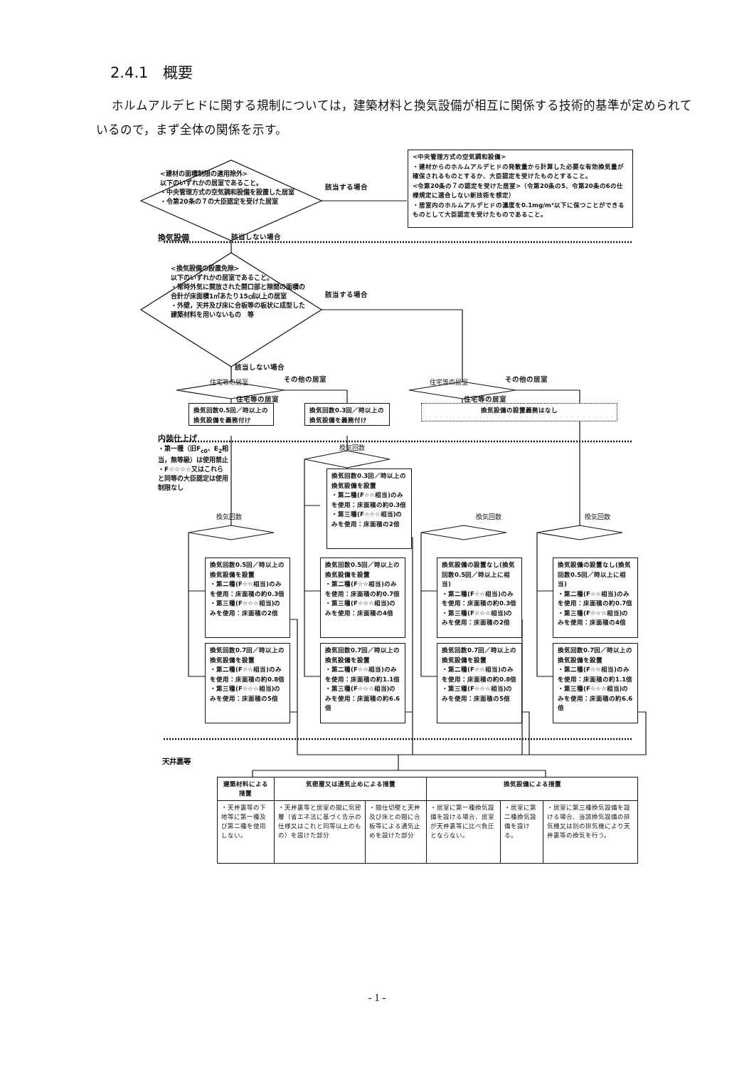2.4.1　概要
ホルムアルデヒドに関する規制については，建築材料と換気設備が相互に関係する技術的基準が定められているので，まず全体の関係を示す。
<建材の面積制限の適用除外>
以下のいずれかの居室であること。
・中央管理方式の空気調和設備を設置した居室
・令第20条の７の大臣認定を受けた居室
該当する場合
<中央管理方式の空気調和設備>
・建材からのホルムアルデヒドの発散量から計算した必要な有効換気量が確保されるものとするか、大臣認定を受けたものとすること。
<令第20条の７の認定を受けた居室>（令第20条の5、令第20条の6の仕様規定に適合しない新技術を想定）
・居室内のホルムアルデヒドの濃度を0.1mg/m³以下に保つことができるものとして大臣認定を受けたものであること。
換気設備
該当しない場合
<換気設備の設置免除>
以下のいずれかの居室であること。
・常時外気に開放された開口部と隙間の面積の合計が床面積1㎡あたり15㎠以上の居室
・外壁，天井及び床に合板等の板状に成型した建築材料を用いないもの　等
該当する場合
該当しない場合
住宅等の居室
その他の居室
住宅等の居室
その他の居室
住宅等の居室 住宅等の居室
換気回数0.5回／時以上の換気設備を義務付け
換気回数0.3回／時以上の換気設備を義務付け
換気設備の設置義務はなし
内装仕上げ
・第一種（旧F<sub>c0</sub>、E<sub>2</sub>相当，無等級）は使用禁止
・F☆☆☆☆又はこれらと同等の大臣認定は使用制限なし
換気回数
換気回数
換気回数0.3回／時以上の換気設備を設置
・第二種(F☆☆相当)のみを使用：床面積の約0.3倍
・第三種(F☆☆☆相当)のみを使用：床面積の2倍
換気回数 換気回数
換気回数0.5回／時以上の換気設備を設置
・第二種(F☆☆相当)のみを使用：床面積の約0.3倍
・第三種(F☆☆☆相当)のみを使用：床面積の2倍
換気回数0.5回／時以上の換気設備を設置
・第二種(F☆☆相当)のみを使用：床面積の約0.7倍
・第三種(F☆☆☆相当)のみを使用：床面積の4倍
換気設備の設置なし(換気回数0.5回／時以上に相当)
・第二種(F☆☆相当)のみを使用：床面積の約0.3倍
・第三種(F☆☆☆相当)のみを使用：床面積の2倍
換気設備の設置なし(換気回数0.5回／時以上に相当)
・第二種(F☆☆相当)のみを使用：床面積の約0.7倍
・第三種(F☆☆☆相当)のみを使用：床面積の4倍
換気回数0.7回／時以上の換気設備を設置
・第二種(F☆☆相当)のみを使用：床面積の約0.8倍
・第三種(F☆☆☆相当)のみを使用：床面積の5倍
換気回数0.7回／時以上の換気設備を設置
・第二種(F☆☆相当)のみを使用：床面積の約1.1倍
・第三種(F☆☆☆相当)のみを使用：床面積の約6.6倍
換気回数0.7回／時以上の換気設備を設置
・第二種(F☆☆相当)のみを使用：床面積の約0.8倍
・第三種(F☆☆☆相当)のみを使用：床面積の5倍
換気回数0.7回／時以上の換気設備を設置
・第二種(F☆☆相当)のみを使用：床面積の約1.1倍
・第三種(F☆☆☆相当)のみを使用：床面積の約6.6倍
天井裏等
| 建築材料による措置 | 気密層又は通気止めによる措置 | | 換気設備による措置 | | |
| --- | --- | --- | --- | --- | --- |
| ・天井裏等の下地等に第一種及び第二種を使用しない。 | ・天井裏等と居室の間に気密層（省エネ法に基づく告示の仕様又はこれと同等以上のもの）を設けた部分 | ・間仕切壁と天井及び床との間に合板等による通気止めを設けた部分 | ・居室に第一種換気設備を設ける場合、居室が天井裏等に比べ負圧とならない。 | ・居室に第二種換気設備を設ける。 | ・居室に第三種換気設備を設ける場合、当該換気設備の排気機又は別の排気機により天井裏等の換気を行う。 |
- 1 -